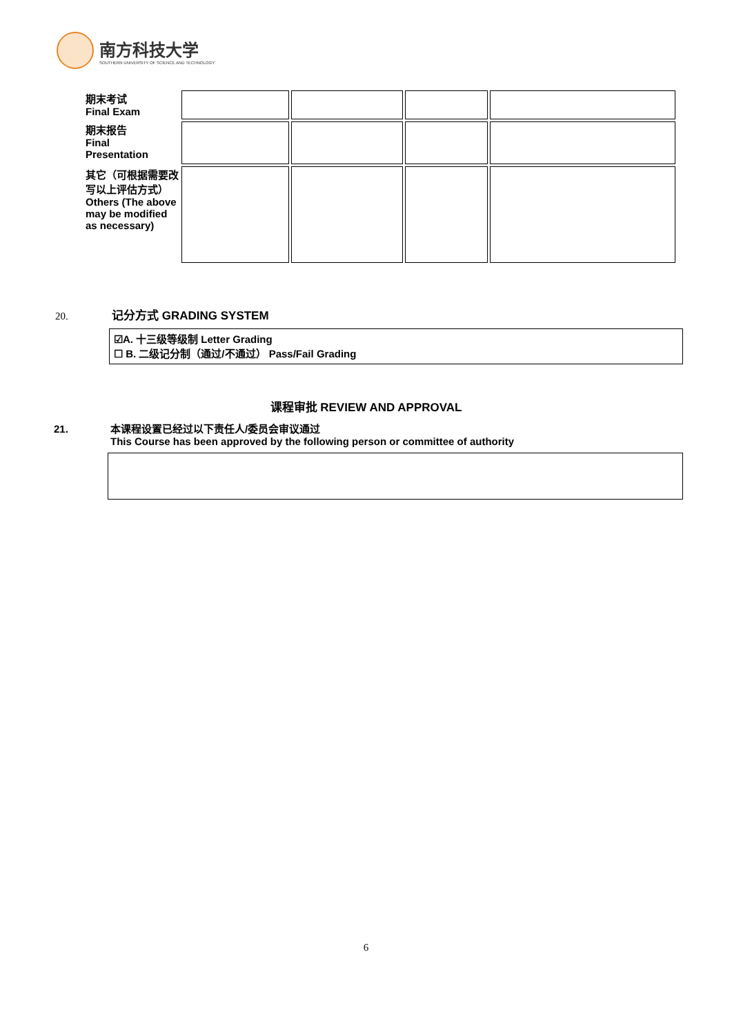南方科技大学
SOUTHERN UNIVERSITY OF SCIENCE AND TECHNOLOGY
| 期末考试 Final Exam | | | | |
| 期末报告 Final Presentation | | | | |
| 其它（可根据需要改写以上评估方式） Others (The above may be modified as necessary) | | | | |
20. 记分方式 GRADING SYSTEM
☑A. 十三级等级制 Letter Grading
☐ B. 二级记分制（通过/不通过） Pass/Fail Grading
课程审批 REVIEW AND APPROVAL
21. 本课程设置已经过以下责任人/委员会审议通过
This Course has been approved by the following person or committee of authority
6